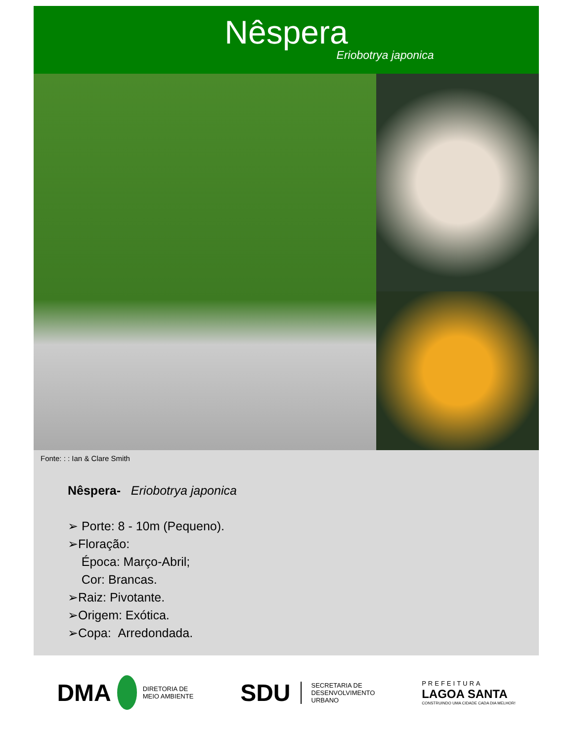Nêspera
Eriobotrya japonica
Fonte: : : Ian & Clare Smith
Nêspera- Eriobotrya japonica
➢ Porte: 8 - 10m (Pequeno).
➢Floração:
Época: Março-Abril;
Cor: Brancas.
➢Raiz: Pivotante.
➢Origem: Exótica.
➢Copa: Arredondada.
DMA DIRETORIA DE
MEIO AMBIENTE
SDU SECRETARIA DE
DESENVOLVIMENTO
URBANO
PREFEITURA
LAGOA SANTA
CONSTRUINDO UMA CIDADE CADA DIA MELHOR!